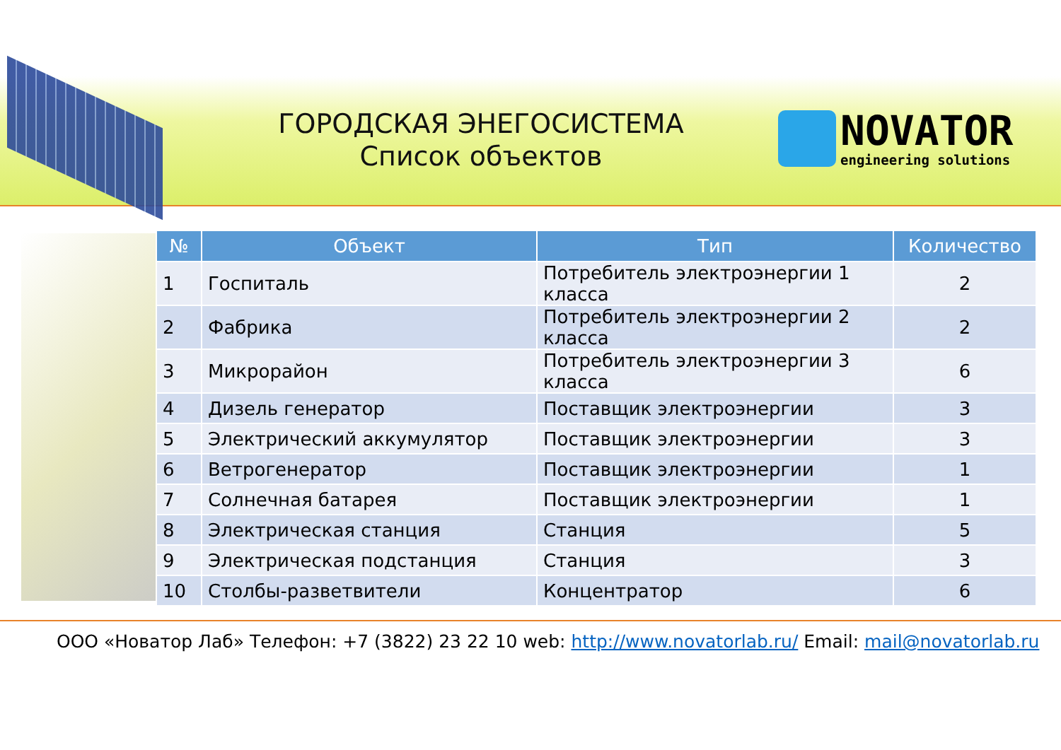ГОРОДСКАЯ ЭНЕГОСИСТЕМА
Список объектов
NOVATOR
engineering solutions
| № | Объект | Тип | Количество |
| --- | --- | --- | --- |
| 1 | Госпиталь | Потребитель электроэнергии 1 класса | 2 |
| 2 | Фабрика | Потребитель электроэнергии 2 класса | 2 |
| 3 | Микрорайон | Потребитель электроэнергии 3 класса | 6 |
| 4 | Дизель генератор | Поставщик электроэнергии | 3 |
| 5 | Электрический аккумулятор | Поставщик электроэнергии | 3 |
| 6 | Ветрогенератор | Поставщик электроэнергии | 1 |
| 7 | Солнечная батарея | Поставщик электроэнергии | 1 |
| 8 | Электрическая станция | Станция | 5 |
| 9 | Электрическая подстанция | Станция | 3 |
| 10 | Столбы-разветвители | Концентратор | 6 |
ООО «Новатор Лаб» Телефон: +7 (3822) 23 22 10 web: http://www.novatorlab.ru/ Email: mail@novatorlab.ru